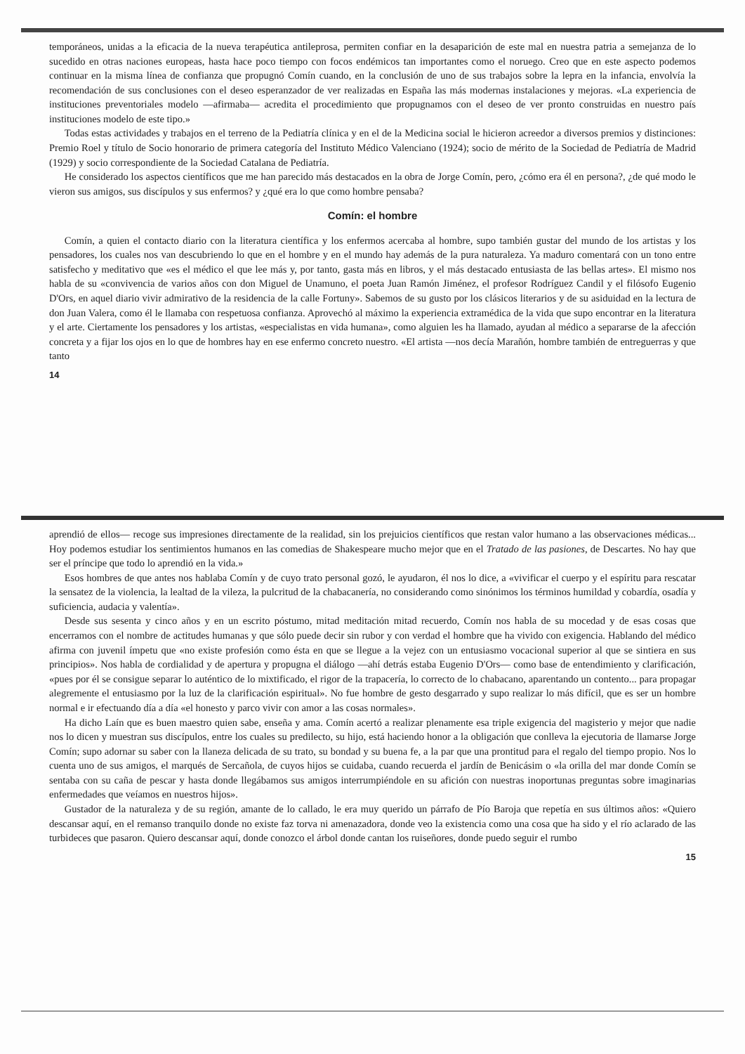temporáneos, unidas a la eficacia de la nueva terapéutica antileprosa, permiten confiar en la desaparición de este mal en nuestra patria a semejanza de lo sucedido en otras naciones europeas, hasta hace poco tiempo con focos endémicos tan importantes como el noruego. Creo que en este aspecto podemos continuar en la misma línea de confianza que propugnó Comín cuando, en la conclusión de uno de sus trabajos sobre la lepra en la infancia, envolvía la recomendación de sus conclusiones con el deseo esperanzador de ver realizadas en España las más modernas instalaciones y mejoras. «La experiencia de instituciones preventoriales modelo —afirmaba— acredita el procedimiento que propugnamos con el deseo de ver pronto construidas en nuestro país instituciones modelo de este tipo.»
Todas estas actividades y trabajos en el terreno de la Pediatría clínica y en el de la Medicina social le hicieron acreedor a diversos premios y distinciones: Premio Roel y título de Socio honorario de primera categoría del Instituto Médico Valenciano (1924); socio de mérito de la Sociedad de Pediatría de Madrid (1929) y socio correspondiente de la Sociedad Catalana de Pediatría.
He considerado los aspectos científicos que me han parecido más destacados en la obra de Jorge Comín, pero, ¿cómo era él en persona?, ¿de qué modo le vieron sus amigos, sus discípulos y sus enfermos? y ¿qué era lo que como hombre pensaba?
Comín: el hombre
Comín, a quien el contacto diario con la literatura científica y los enfermos acercaba al hombre, supo también gustar del mundo de los artistas y los pensadores, los cuales nos van descubriendo lo que en el hombre y en el mundo hay además de la pura naturaleza. Ya maduro comentará con un tono entre satisfecho y meditativo que «es el médico el que lee más y, por tanto, gasta más en libros, y el más destacado entusiasta de las bellas artes». El mismo nos habla de su «convivencia de varios años con don Miguel de Unamuno, el poeta Juan Ramón Jiménez, el profesor Rodríguez Candil y el filósofo Eugenio D'Ors, en aquel diario vivir admirativo de la residencia de la calle Fortuny». Sabemos de su gusto por los clásicos literarios y de su asiduidad en la lectura de don Juan Valera, como él le llamaba con respetuosa confianza. Aprovechó al máximo la experiencia extramédica de la vida que supo encontrar en la literatura y el arte. Ciertamente los pensadores y los artistas, «especialistas en vida humana», como alguien les ha llamado, ayudan al médico a separarse de la afección concreta y a fijar los ojos en lo que de hombres hay en ese enfermo concreto nuestro. «El artista —nos decía Marañón, hombre también de entreguerras y que tanto
14
aprendió de ellos— recoge sus impresiones directamente de la realidad, sin los prejuicios científicos que restan valor humano a las observaciones médicas... Hoy podemos estudiar los sentimientos humanos en las comedias de Shakespeare mucho mejor que en el Tratado de las pasiones, de Descartes. No hay que ser el príncipe que todo lo aprendió en la vida.»
Esos hombres de que antes nos hablaba Comín y de cuyo trato personal gozó, le ayudaron, él nos lo dice, a «vivificar el cuerpo y el espíritu para rescatar la sensatez de la violencia, la lealtad de la vileza, la pulcritud de la chabacanería, no considerando como sinónimos los términos humildad y cobardía, osadía y suficiencia, audacia y valentía».
Desde sus sesenta y cinco años y en un escrito póstumo, mitad meditación mitad recuerdo, Comín nos habla de su mocedad y de esas cosas que encerramos con el nombre de actitudes humanas y que sólo puede decir sin rubor y con verdad el hombre que ha vivido con exigencia. Hablando del médico afirma con juvenil ímpetu que «no existe profesión como ésta en que se llegue a la vejez con un entusiasmo vocacional superior al que se sintiera en sus principios». Nos habla de cordialidad y de apertura y propugna el diálogo —ahí detrás estaba Eugenio D'Ors— como base de entendimiento y clarificación, «pues por él se consigue separar lo auténtico de lo mixtificado, el rigor de la trapacería, lo correcto de lo chabacano, aparentando un contento... para propagar alegremente el entusiasmo por la luz de la clarificación espiritual». No fue hombre de gesto desgarrado y supo realizar lo más difícil, que es ser un hombre normal e ir efectuando día a día «el honesto y parco vivir con amor a las cosas normales».
Ha dicho Laín que es buen maestro quien sabe, enseña y ama. Comín acertó a realizar plenamente esa triple exigencia del magisterio y mejor que nadie nos lo dicen y muestran sus discípulos, entre los cuales su predilecto, su hijo, está haciendo honor a la obligación que conlleva la ejecutoria de llamarse Jorge Comín; supo adornar su saber con la llaneza delicada de su trato, su bondad y su buena fe, a la par que una prontitud para el regalo del tiempo propio. Nos lo cuenta uno de sus amigos, el marqués de Sercañola, de cuyos hijos se cuidaba, cuando recuerda el jardín de Benicásim o «la orilla del mar donde Comín se sentaba con su caña de pescar y hasta donde llegábamos sus amigos interrumpiéndole en su afición con nuestras inoportunas preguntas sobre imaginarias enfermedades que veíamos en nuestros hijos».
Gustador de la naturaleza y de su región, amante de lo callado, le era muy querido un párrafo de Pío Baroja que repetía en sus últimos años: «Quiero descansar aquí, en el remanso tranquilo donde no existe faz torva ni amenazadora, donde veo la existencia como una cosa que ha sido y el río aclarado de las turbideces que pasaron. Quiero descansar aquí, donde conozco el árbol donde cantan los ruiseñores, donde puedo seguir el rumbo
15